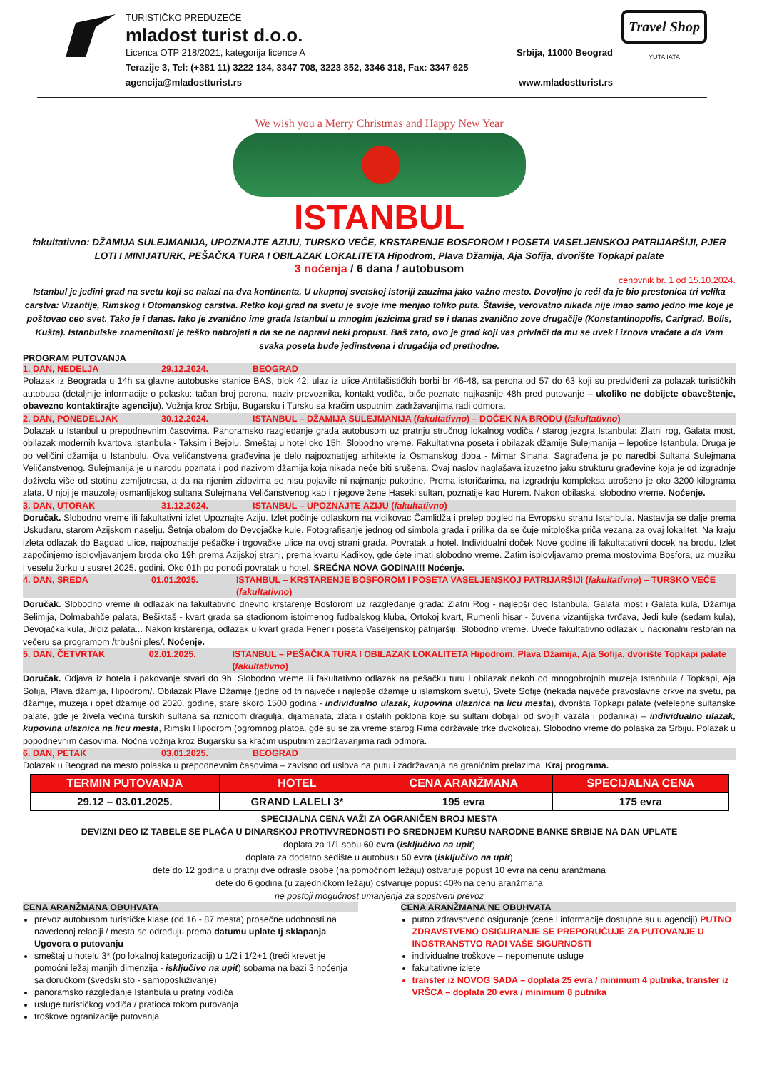TURISTIČKO PREDUZEĆE
mladost turist d.o.o.
Licenca OTP 218/2021, kategorija licence A Srbija, 11000 Beograd
Terazije 3, Tel: (+381 11) 3222 134, 3347 708, 3223 352, 3346 318, Fax: 3347 625
agencija@mladostturist.rs www.mladostturist.rs
Travel Shop
YUTA IATA
We wish you a Merry Christmas and Happy New Year
ISTANBUL
fakultativno: DŽAMIJA SULEJMANIJA, UPOZNAJTE AZIJU, TURSKO VEČE, KRSTARENJE BOSFOROM I POSETA VASELJENSKOJ PATRIJARŠIJI, PJER LOTI I MINIJATURK, PEŠAČKA TURA I OBILAZAK LOKALITETA Hipodrom, Plava Džamija, Aja Sofija, dvorište Topkapi palate
3 noćenja / 6 dana / autobusom
cenovnik br. 1 od 15.10.2024.
Istanbul je jedini grad na svetu koji se nalazi na dva kontinenta. U ukupnoj svetskoj istoriji zauzima jako važno mesto. Dovoljno je reći da je bio prestonica tri velika carstva: Vizantije, Rimskog i Otomanskog carstva. Retko koji grad na svetu je svoje ime menjao toliko puta. Štaviše, verovatno nikada nije imao samo jedno ime koje je poštovao ceo svet. Tako je i danas. Iako je zvanično ime grada Istanbul u mnogim jezicima grad se i danas zvanično zove drugačije (Konstantinopolis, Carigrad, Bolis, Kušta). Istanbulske znamenitosti je teško nabrojati a da se ne napravi neki propust. Baš zato, ovo je grad koji vas privlači da mu se uvek i iznova vraćate a da Vam svaka poseta bude jedinstvena i drugačija od prethodne.
PROGRAM PUTOVANJA
1. DAN, NEDELJA 29.12.2024. BEOGRAD
Polazak iz Beograda u 14h sa glavne autobuske stanice BAS, blok 42, ulaz iz ulice Antifašističkih borbi br 46-48, sa perona od 57 do 63 koji su predviđeni za polazak turističkih autobusa (detaljnije informacije o polasku: tačan broj perona, naziv prevoznika, kontakt vodiča, biće poznate najkasnije 48h pred putovanje – ukoliko ne dobijete obaveštenje, obavezno kontaktirajte agenciju). Vožnja kroz Srbiju, Bugarsku i Tursku sa kraćim usputnim zadržavanjima radi odmora.
2. DAN, PONEDELJAK 30.12.2024. ISTANBUL – DŽAMIJA SULEJMANIJA (fakultativno) – DOČEK NA BRODU (fakultativno)
Dolazak u Istanbul u prepodnevnim časovima. Panoramsko razgledanje grada autobusom uz pratnju stručnog lokalnog vodiča / starog jezgra Istanbula: Zlatni rog, Galata most, obilazak modernih kvartova Istanbula - Taksim i Bejolu. Smeštaj u hotel oko 15h. Slobodno vreme. Fakultativna poseta i obilazak džamije Sulejmanija – lepotice Istanbula. Druga je po veličini džamija u Istanbulu. Ova veličanstvena građevina je delo najpoznatijeg arhitekte iz Osmanskog doba - Mimar Sinana. Sagrađena je po naredbi Sultana Sulejmana Veličanstvenog. Sulejmanija je u narodu poznata i pod nazivom džamija koja nikada neće biti srušena. Ovaj naslov naglašava izuzetno jaku strukturu građevine koja je od izgradnje doživela više od stotinu zemljotresa, a da na njenim zidovima se nisu pojavile ni najmanje pukotine. Prema istoričarima, na izgradnju kompleksa utrošeno je oko 3200 kilograma zlata. U njoj je mauzolej osmanlijskog sultana Sulejmana Veličanstvenog kao i njegove žene Haseki sultan, poznatije kao Hurem. Nakon obilaska, slobodno vreme. Noćenje.
3. DAN, UTORAK 31.12.2024. ISTANBUL – UPOZNAJTE AZIJU (fakultativno)
Doručak. Slobodno vreme ili fakultativni izlet Upoznajte Aziju. Izlet počinje odlaskom na vidikovac Čamlidža i prelep pogled na Evropsku stranu Istanbula. Nastavlja se dalje prema Uskudaru, starom Azijskom naselju. Šetnja obalom do Devojačke kule. Fotografisanje jednog od simbola grada i prilika da se čuje mitološka priča vezana za ovaj lokalitet. Na kraju izleta odlazak do Bagdad ulice, najpoznatije pešačke i trgovačke ulice na ovoj strani grada. Povratak u hotel. Individualni doček Nove godine ili fakultatativni docek na brodu. Izlet započinjemo isplovljavanjem broda oko 19h prema Azijskoj strani, prema kvartu Kadikoy, gde ćete imati slobodno vreme. Zatim isplovljavamo prema mostovima Bosfora, uz muziku i veselu žurku u susret 2025. godini. Oko 01h po ponoći povratak u hotel. SREĆNA NOVA GODINA!!! Noćenje.
4. DAN, SREDA 01.01.2025. ISTANBUL – KRSTARENJE BOSFOROM I POSETA VASELJENSKOJ PATRIJARŠIJI (fakultativno) – TURSKO VEČE (fakultativno)
Doručak. Slobodno vreme ili odlazak na fakultativno dnevno krstarenje Bosforom uz razgledanje grada: Zlatni Rog - najlepši deo Istanbula, Galata most i Galata kula, Džamija Selimija, Dolmabahče palata, Bešiktaš - kvart grada sa stadionom istoimenog fudbalskog kluba, Ortokoj kvart, Rumenli hisar - čuvena vizantijska tvrđava, Jedi kule (sedam kula), Devojačka kula, Jildiz palata... Nakon krstarenja, odlazak u kvart grada Fener i poseta Vaseljenskoj patrijaršiji. Slobodno vreme. Uveče fakultativno odlazak u nacionalni restoran na večeru sa programom /trbušni ples/. Noćenje.
5. DAN, ČETVRTAK 02.01.2025. ISTANBUL – PEŠAČKA TURA I OBILAZAK LOKALITETA Hipodrom, Plava Džamija, Aja Sofija, dvorište Topkapi palate (fakultativno)
Doručak. Odjava iz hotela i pakovanje stvari do 9h. Slobodno vreme ili fakultativno odlazak na pešačku turu i obilazak nekoh od mnogobrojnih muzeja Istanbula / Topkapi, Aja Sofija, Plava džamija, Hipodrom/. Obilazak Plave Džamije (jedne od tri najveće i najlepše džamije u islamskom svetu), Svete Sofije (nekada najveće pravoslavne crkve na svetu, pa džamije, muzeja i opet džamije od 2020. godine, stare skoro 1500 godina - individualno ulazak, kupovina ulaznica na licu mesta), dvorišta Topkapi palate (velelepne sultanske palate, gde je živela većina turskih sultana sa riznicom dragulja, dijamanata, zlata i ostalih poklona koje su sultani dobijali od svojih vazala i podanika) – individualno ulazak, kupovina ulaznica na licu mesta, Rimski Hipodrom (ogromnog platoa, gde su se za vreme starog Rima održavale trke dvokolica). Slobodno vreme do polaska za Srbiju. Polazak u popodnevnim časovima. Noćna vožnja kroz Bugarsku sa kraćim usputnim zadržavanjima radi odmora.
6. DAN, PETAK 03.01.2025. BEOGRAD
Dolazak u Beograd na mesto polaska u prepodnevnim časovima – zavisno od uslova na putu i zadržavanja na graničnim prelazima. Kraj programa.
| TERMIN PUTOVANJA | HOTEL | CENA ARANŽMANA | SPECIJALNA CENA |
| --- | --- | --- | --- |
| 29.12 – 03.01.2025. | GRAND LALELI 3* | 195 evra | 175 evra |
SPECIJALNA CENA VAŽI ZA OGRANIČEN BROJ MESTA
DEVIZNI DEO IZ TABELE SE PLAĆA U DINARSKOJ PROTIVVREDNOSTI PO SREDNJEM KURSU NARODNE BANKE SRBIJE NA DAN UPLATE
doplata za 1/1 sobu 60 evra (isključivo na upit)
doplata za dodatno sedište u autobusu 50 evra (isključivo na upit)
dete do 12 godina u pratnji dve odrasle osobe (na pomoćnom ležaju) ostvaruje popust 10 evra na cenu aranžmana
dete do 6 godina (u zajedničkom ležaju) ostvaruje popust 40% na cenu aranžmana
ne postoji mogućnost umanjenja za sopstveni prevoz
CENA ARANŽMANA OBUHVATA
prevoz autobusom turističke klase (od 16 - 87 mesta) prosečne udobnosti na navedenoj relaciji / mesta se određuju prema datumu uplate tj sklapanja Ugovora o putovanju
smeštaj u hotelu 3* (po lokalnoj kategorizaciji) u 1/2 i 1/2+1 (treći krevet je pomoćni ležaj manjih dimenzija - isključivo na upit) sobama na bazi 3 noćenja sa doručkom (švedski sto - samoposluživanje)
panoramsko razgledanje Istanbula u pratnji vodiča
usluge turističkog vodiča / pratioca tokom putovanja
troškove ogranizacije putovanja
CENA ARANŽMANA NE OBUHVATA
putno zdravstveno osiguranje (cene i informacije dostupne su u agenciji) PUTNO ZDRAVSTVENO OSIGURANJE SE PREPORUČUJE ZA PUTOVANJE U INOSTRANSTVO RADI VAŠE SIGURNOSTI
individualne troškove – nepomenute usluge
fakultativne izlete
transfer iz NOVOG SADA – doplata 25 evra / minimum 4 putnika, transfer iz VRŠCA – doplata 20 evra / minimum 8 putnika